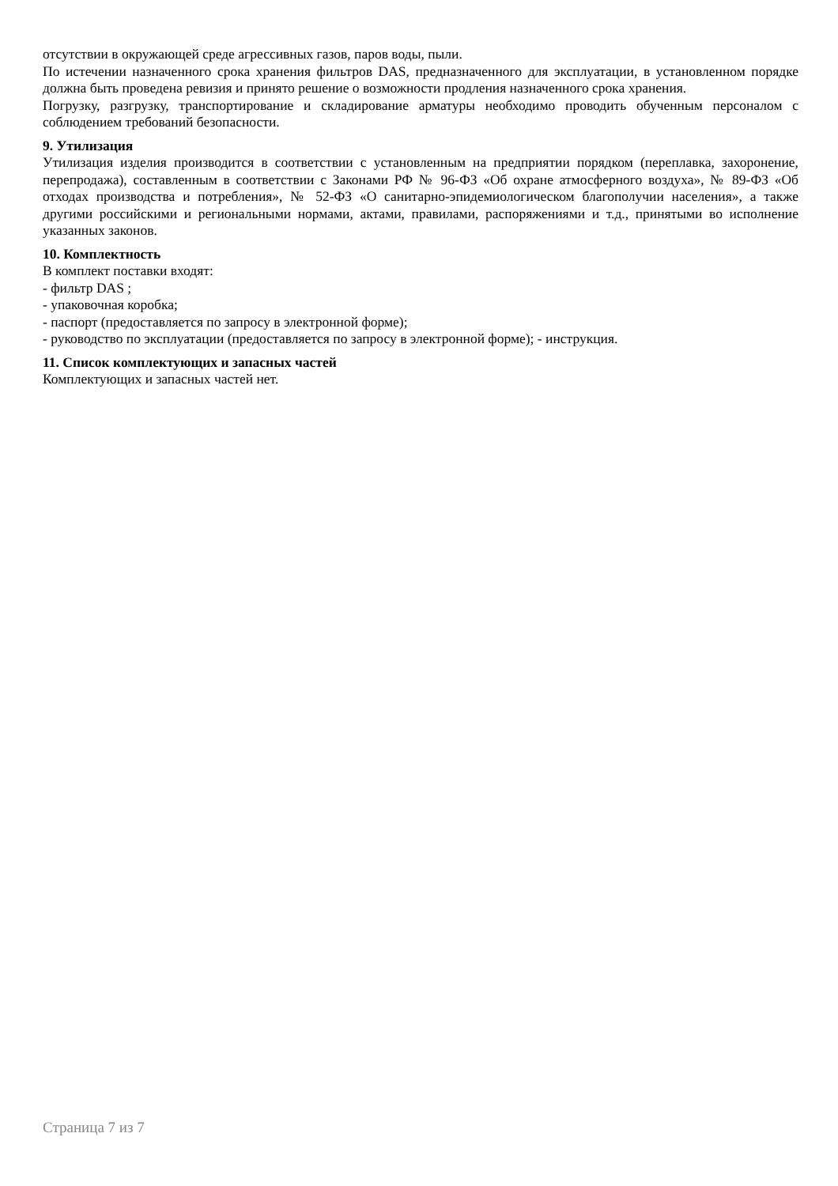отсутствии в окружающей среде агрессивных газов, паров воды, пыли.
По истечении назначенного срока хранения фильтров DAS, предназначенного для эксплуатации, в установленном порядке должна быть проведена ревизия и принято решение о возможности продления назначенного срока хранения.
Погрузку, разгрузку, транспортирование и складирование арматуры необходимо проводить обученным персоналом с соблюдением требований безопасности.
9. Утилизация
Утилизация изделия производится в соответствии с установленным на предприятии порядком (переплавка, захоронение, перепродажа), составленным в соответствии с Законами РФ № 96-ФЗ «Об охране атмосферного воздуха», № 89-ФЗ «Об отходах производства и потребления», № 52-ФЗ «О санитарно-эпидемиологическом благополучии населения», а также другими российскими и региональными нормами, актами, правилами, распоряжениями и т.д., принятыми во исполнение указанных законов.
10. Комплектность
В комплект поставки входят:
- фильтр DAS ;
- упаковочная коробка;
- паспорт (предоставляется по запросу в электронной форме);
- руководство по эксплуатации (предоставляется по запросу в электронной форме); - инструкция.
11. Список комплектующих и запасных частей
Комплектующих и запасных частей нет.
Страница 7 из 7